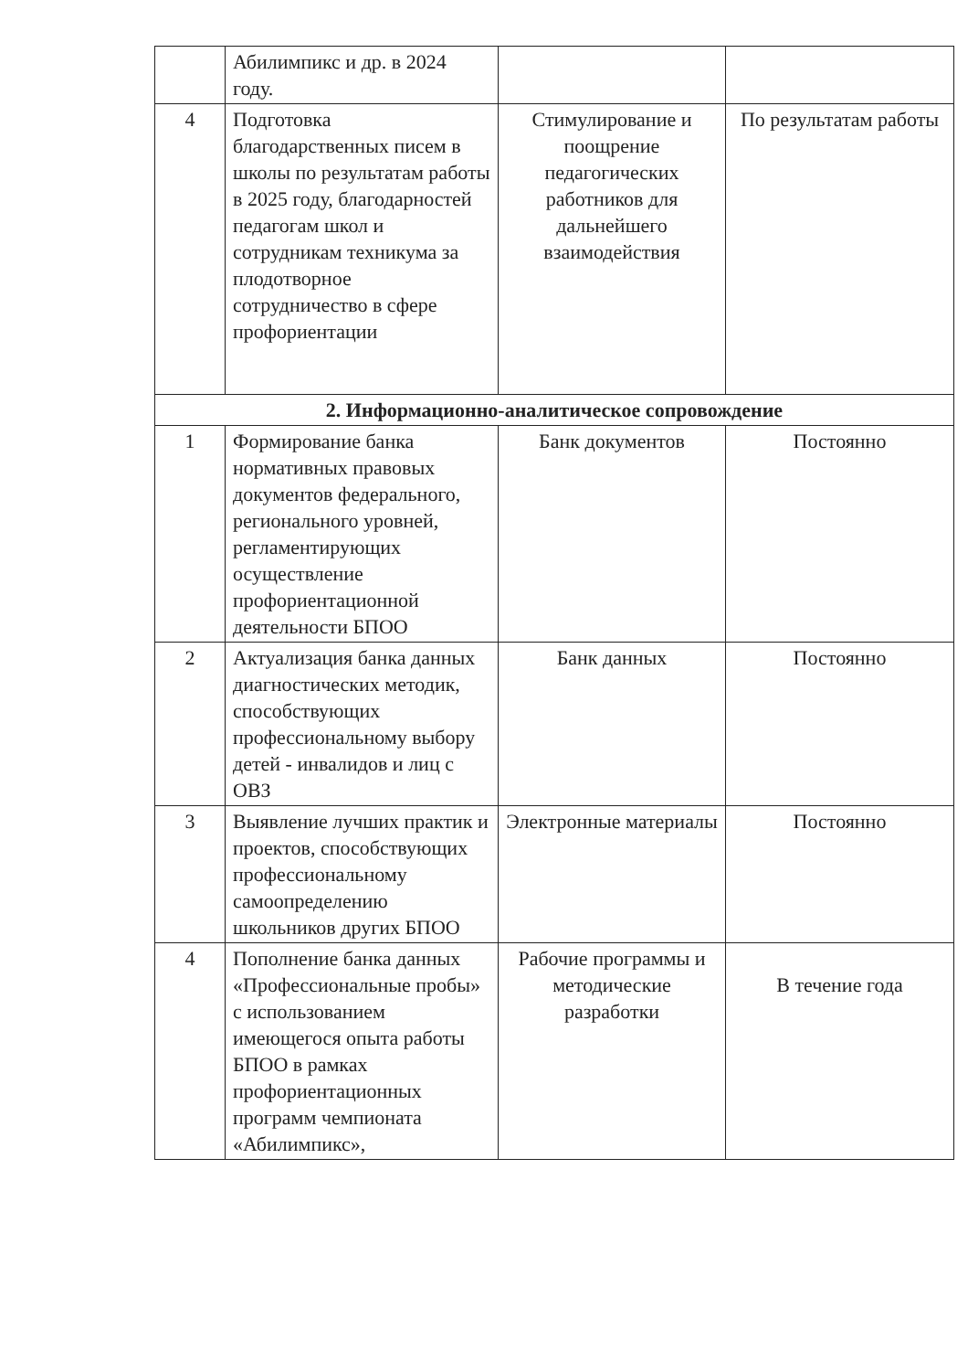| | Абилимпикс и др. в 2024 году. | | |
| 4 | Подготовка благодарственных писем в школы по результатам работы в 2025 году, благодарностей педагогам школ и сотрудникам техникума за плодотворное сотрудничество в сфере профориентации | Стимулирование и поощрение педагогических работников для дальнейшего взаимодействия | По результатам работы |
| 2. Информационно-аналитическое сопровождение | | | |
| 1 | Формирование банка нормативных правовых документов федерального, регионального уровней, регламентирующих осуществление профориентационной деятельности БПОО | Банк документов | Постоянно |
| 2 | Актуализация банка данных диагностических методик, способствующих профессиональному выбору детей - инвалидов и лиц с ОВЗ | Банк данных | Постоянно |
| 3 | Выявление лучших практик и проектов, способствующих профессиональному самоопределению школьников других БПОО | Электронные материалы | Постоянно |
| 4 | Пополнение банка данных «Профессиональные пробы» с использованием имеющегося опыта работы БПОО в рамках профориентационных программ чемпионата «Абилимпикс», | Рабочие программы и методические разработки | В течение года |